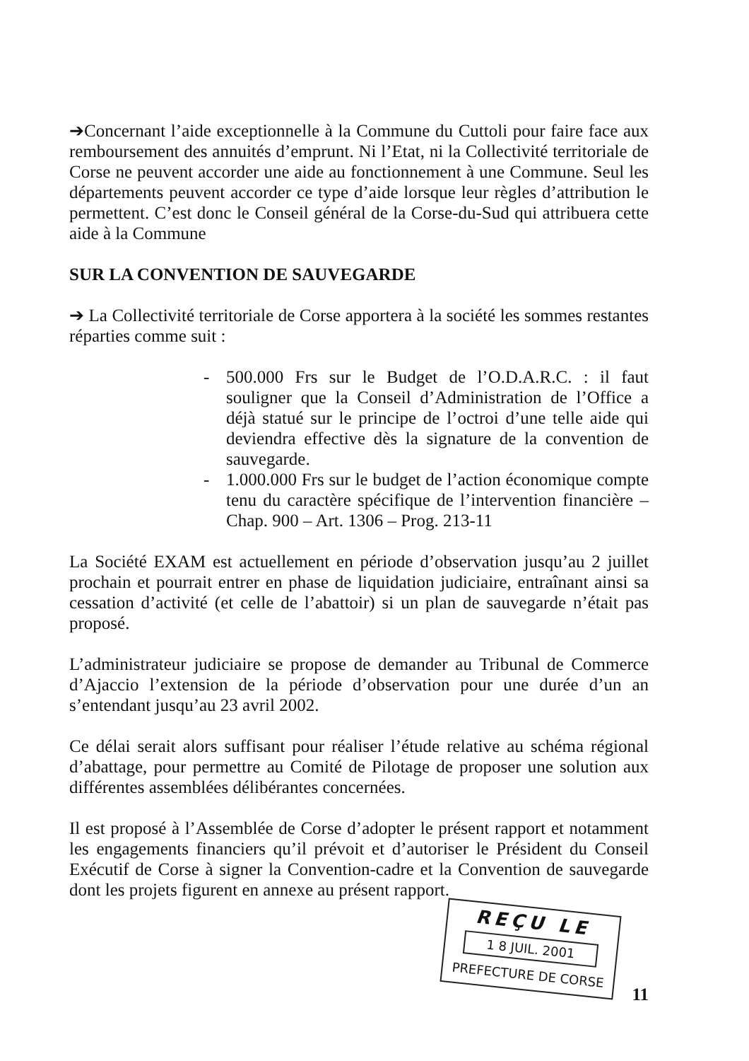➔Concernant l’aide exceptionnelle à la Commune du Cuttoli pour faire face aux remboursement des annuités d’emprunt. Ni l’Etat, ni la Collectivité territoriale de Corse ne peuvent accorder une aide au fonctionnement à une Commune. Seul les départements peuvent accorder ce type d’aide lorsque leur règles d’attribution le permettent. C’est donc le Conseil général de la Corse-du-Sud qui attribuera cette aide à la Commune
SUR LA CONVENTION DE SAUVEGARDE
➔ La Collectivité territoriale de Corse apportera à la société les sommes restantes réparties comme suit :
- 500.000 Frs sur le Budget de l’O.D.A.R.C. : il faut souligner que la Conseil d’Administration de l’Office a déjà statué sur le principe de l’octroi d’une telle aide qui deviendra effective dès la signature de la convention de sauvegarde.
- 1.000.000 Frs sur le budget de l’action économique compte tenu du caractère spécifique de l’intervention financière – Chap. 900 – Art. 1306 – Prog. 213-11
La Société EXAM est actuellement en période d’observation jusqu’au 2 juillet prochain et pourrait entrer en phase de liquidation judiciaire, entraînant ainsi sa cessation d’activité (et celle de l’abattoir) si un plan de sauvegarde n’était pas proposé.
L’administrateur judiciaire se propose de demander au Tribunal de Commerce d’Ajaccio l’extension de la période d’observation pour une durée d’un an s’entendant jusqu’au 23 avril 2002.
Ce délai serait alors suffisant pour réaliser l’étude relative au schéma régional d’abattage, pour permettre au Comité de Pilotage de proposer une solution aux différentes assemblées délibérantes concernées.
Il est proposé à l’Assemblée de Corse d’adopter le présent rapport et notamment les engagements financiers qu’il prévoit et d’autoriser le Président du Conseil Exécutif de Corse à signer la Convention-cadre et la Convention de sauvegarde dont les projets figurent en annexe au présent rapport.
REÇU LE
1 8 JUIL. 2001
PREFECTURE DE CORSE
11